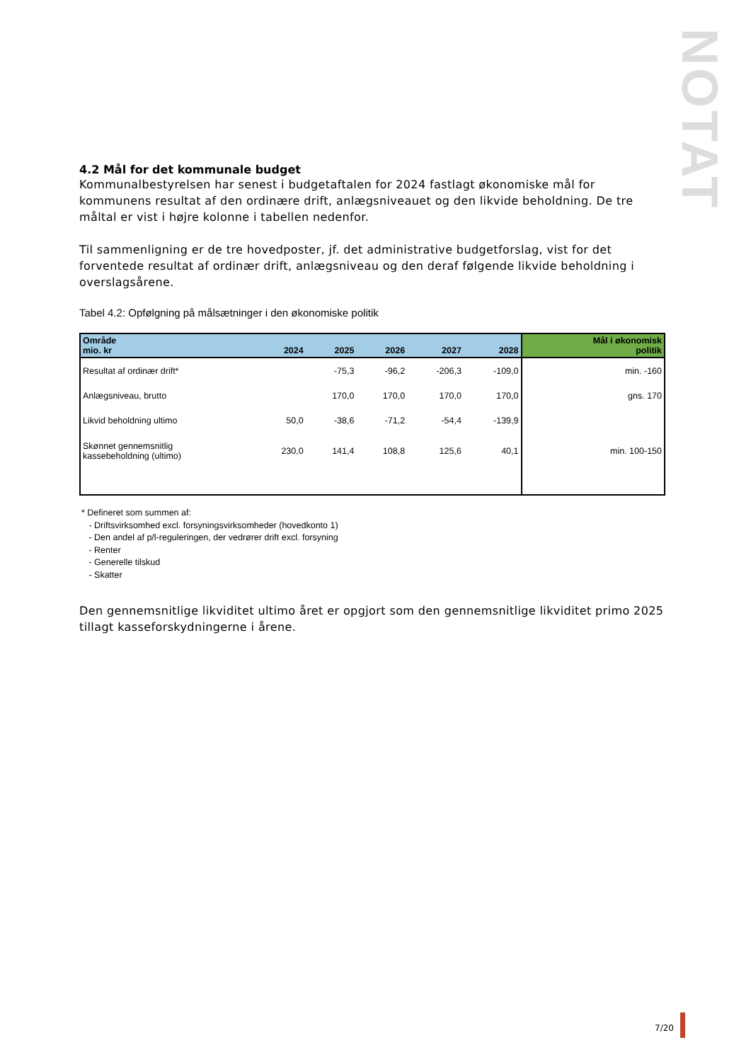NOTAT
4.2 Mål for det kommunale budget
Kommunalbestyrelsen har senest i budgetaftalen for 2024 fastlagt økonomiske mål for kommunens resultat af den ordinære drift, anlægsniveauet og den likvide beholdning. De tre måltal er vist i højre kolonne i tabellen nedenfor.
Til sammenligning er de tre hovedposter, jf. det administrative budgetforslag, vist for det forventede resultat af ordinær drift, anlægsniveau og den deraf følgende likvide beholdning i overslagsårene.
Tabel 4.2: Opfølgning på målsætninger i den økonomiske politik
| Område mio. kr | 2024 | 2025 | 2026 | 2027 | 2028 | Mål i økonomisk politik |
| --- | --- | --- | --- | --- | --- | --- |
| Resultat af ordinær drift* | | -75,3 | -96,2 | -206,3 | -109,0 | min. -160 |
| Anlægsniveau, brutto | | 170,0 | 170,0 | 170,0 | 170,0 | gns. 170 |
| Likvid beholdning ultimo | 50,0 | -38,6 | -71,2 | -54,4 | -139,9 | |
| Skønnet gennemsnitlig kassebeholdning (ultimo) | 230,0 | 141,4 | 108,8 | 125,6 | 40,1 | min. 100-150 |
* Defineret som summen af:
- Driftsvirksomhed excl. forsyningsvirksomheder (hovedkonto 1)
- Den andel af p/l-reguleringen, der vedrører drift excl. forsyning
- Renter
- Generelle tilskud
- Skatter
Den gennemsnitlige likviditet ultimo året er opgjort som den gennemsnitlige likviditet primo 2025 tillagt kasseforskydningerne i årene.
7/20